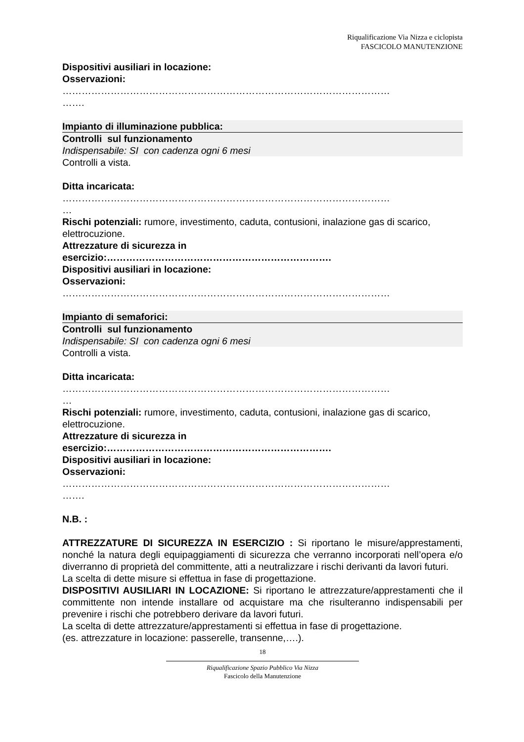Riqualificazione Via Nizza e ciclopista
FASCICOLO MANUTENZIONE
Dispositivi ausiliari in locazione:
Osservazioni:
…………………………………………………………………………………………
…….
Impianto di illuminazione pubblica:
Controlli sul funzionamento
Indispensabile: SI con cadenza ogni 6 mesi
Controlli a vista.
Ditta incaricata:
…………………………………………………………………………………………
…
Rischi potenziali: rumore, investimento, caduta, contusioni, inalazione gas di scarico, elettrocuzione.
Attrezzature di sicurezza in
esercizio:…………………………………………………………….
Dispositivi ausiliari in locazione:
Osservazioni:
…………………………………………………………………………………………
Impianto di semaforici:
Controlli sul funzionamento
Indispensabile: SI con cadenza ogni 6 mesi
Controlli a vista.
Ditta incaricata:
…………………………………………………………………………………………
…
Rischi potenziali: rumore, investimento, caduta, contusioni, inalazione gas di scarico, elettrocuzione.
Attrezzature di sicurezza in
esercizio:…………………………………………………………….
Dispositivi ausiliari in locazione:
Osservazioni:
…………………………………………………………………………………………
…….
N.B. :
ATTREZZATURE DI SICUREZZA IN ESERCIZIO : Si riportano le misure/apprestamenti, nonché la natura degli equipaggiamenti di sicurezza che verranno incorporati nell’opera e/o diverranno di proprietà del committente, atti a neutralizzare i rischi derivanti da lavori futuri.
La scelta di dette misure si effettua in fase di progettazione.
DISPOSITIVI AUSILIARI IN LOCAZIONE: Si riportano le attrezzature/apprestamenti che il committente non intende installare od acquistare ma che risulteranno indispensabili per prevenire i rischi che potrebbero derivare da lavori futuri.
La scelta di dette attrezzature/apprestamenti si effettua in fase di progettazione.
(es. attrezzature in locazione: passerelle, transenne,….).
18
Riqualificazione Spazio Pubblico Via Nizza
Fascicolo della Manutenzione